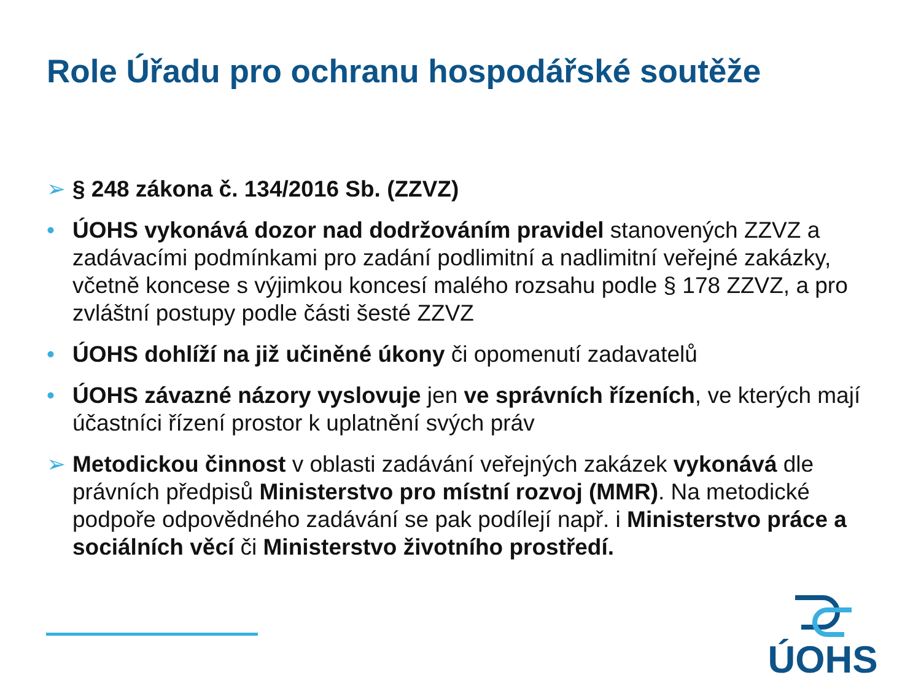Role Úřadu pro ochranu hospodářské soutěže
➢ § 248 zákona č. 134/2016 Sb. (ZZVZ)
• ÚOHS vykonává dozor nad dodržováním pravidel stanovených ZZVZ a zadávacími podmínkami pro zadání podlimitní a nadlimitní veřejné zakázky, včetně koncese s výjimkou koncesí malého rozsahu podle § 178 ZZVZ, a pro zvláštní postupy podle části šesté ZZVZ
• ÚOHS dohlíží na již učiněné úkony či opomenutí zadavatelů
• ÚOHS závazné názory vyslovuje jen ve správních řízeních, ve kterých mají účastníci řízení prostor k uplatnění svých práv
➢ Metodickou činnost v oblasti zadávání veřejných zakázek vykonává dle právních předpisů Ministerstvo pro místní rozvoj (MMR). Na metodické podpoře odpovědného zadávání se pak podílejí např. i Ministerstvo práce a sociálních věcí či Ministerstvo životního prostředí.
ÚOHS